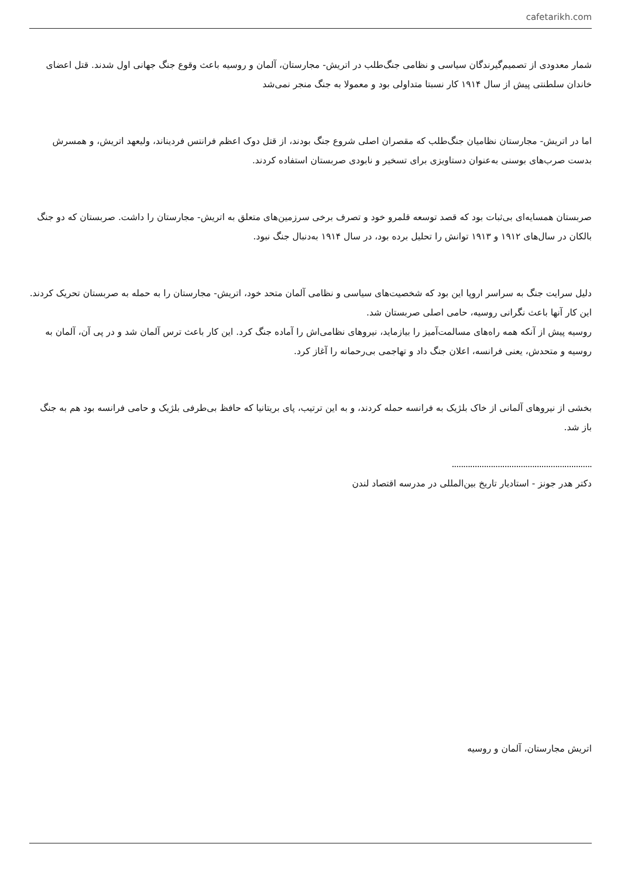cafetarikh.com
شمار معدودی از تصمیم‌گیرندگان سیاسی و نظامی جنگ‌طلب در اتریش- مجارستان، آلمان و روسیه باعث وقوع جنگ جهانی اول شدند. قتل اعضای خاندان سلطنتی پیش از سال ۱۹۱۴ کار نسبتا متداولی بود و معمولا به جنگ منجر نمی‌شد
اما در اتریش- مجارستان نظامیان جنگ‌طلب که مقصران اصلی شروع جنگ بودند، از قتل دوک اعظم فرانتس فردیناند، ولیعهد اتریش، و همسرش بدست صرب‌های بوسنی به‌عنوان دستاویزی برای تسخیر و نابودی صربستان استفاده کردند.
صربستان همسایه‌ای بی‌ثبات بود که قصد توسعه قلمرو خود و تصرف برخی سرزمین‌های متعلق به اتریش- مجارستان را داشت. صربستان که دو جنگ بالکان در سال‌های ۱۹۱۲ و ۱۹۱۳ توانش را تحلیل برده بود، در سال ۱۹۱۴ به‌دنبال جنگ نبود.
دلیل سرایت جنگ به سراسر اروپا این بود که شخصیت‌های سیاسی و نظامی آلمان متحد خود، اتریش- مجارستان را به حمله به صربستان تحریک کردند. این کار آنها باعث نگرانی روسیه، حامی اصلی صربستان شد.
روسیه پیش از آنکه همه راه‌های مسالمت‌آمیز را بیازماید، نیروهای نظامی‌اش را آماده جنگ کرد. این کار باعث ترس آلمان شد و در پی آن، آلمان به روسیه و متحدش، یعنی فرانسه، اعلان جنگ داد و تهاجمی بی‌رحمانه را آغاز کرد.
بخشی از نیروهای آلمانی از خاک بلژیک به فرانسه حمله کردند، و به این ترتیب، پای بریتانیا که حافظ بی‌طرفی بلژیک و حامی فرانسه بود هم به جنگ باز شد.
.............................................................
دکتر هدر جونز - استادیار تاریخ بین‌المللی در مدرسه اقتصاد لندن
اتریش مجارستان، آلمان و روسیه